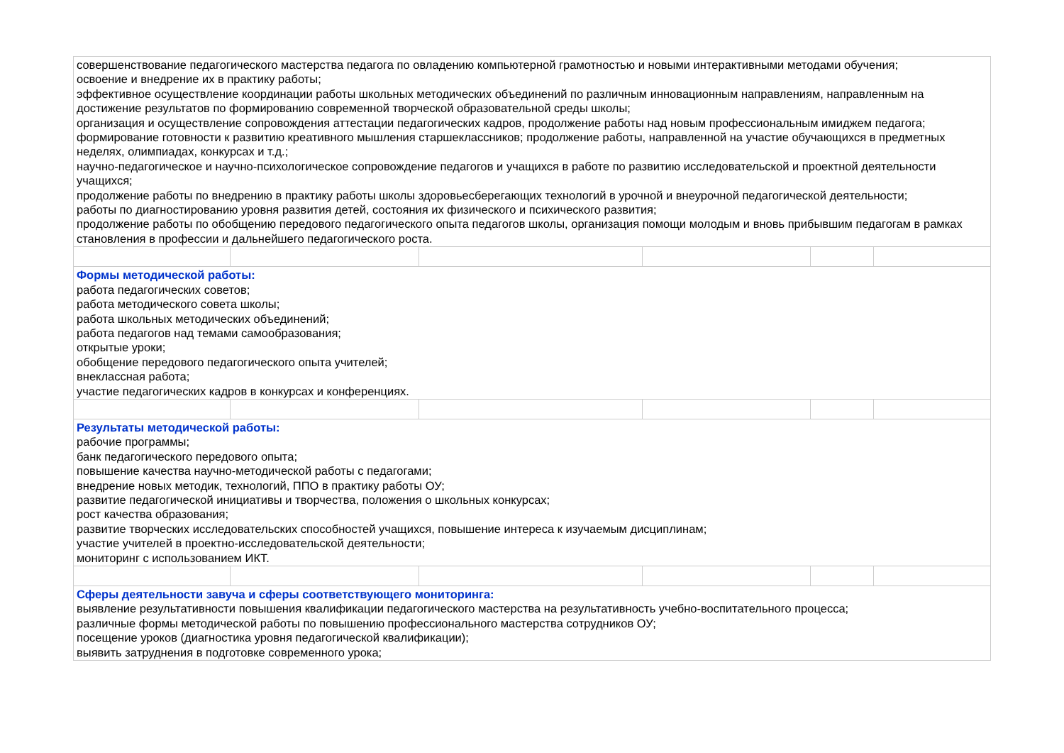| совершенствование педагогического мастерства педагога по овладению компьютерной грамотностью и новыми интерактивными методами обучения; освоение и внедрение их в практику работы; эффективное осуществление координации работы школьных методических объединений по различным инновационным направлениям, направленным на достижение результатов по формированию современной творческой образовательной среды школы; организация и осуществление сопровождения аттестации педагогических кадров, продолжение работы над новым профессиональным имиджем педагога; формирование готовности к развитию креативного мышления старшеклассников; продолжение работы, направленной на участие обучающихся в предметных неделях, олимпиадах, конкурсах и т.д.; научно-педагогическое и научно-психологическое сопровождение педагогов и учащихся в работе по развитию исследовательской и проектной деятельности учащихся; продолжение работы по внедрению в практику работы школы здоровьесберегающих технологий в урочной и внеурочной педагогической деятельности; работы по диагностированию уровня развития детей, состояния их физического и психического развития; продолжение работы по обобщению передового педагогического опыта педагогов школы, организация помощи молодым и вновь прибывшим педагогам в рамках становления в профессии и дальнейшего педагогического роста. | | | | | |
| Формы методической работы: работа педагогических советов; работа методического совета школы; работа школьных методических объединений; работа педагогов над темами самообразования; открытые уроки; обобщение передового педагогического опыта учителей; внеклассная работа; участие педагогических кадров в конкурсах и конференциях. | | | | | |
| Результаты методической работы: рабочие программы; банк педагогического передового опыта; повышение качества научно-методической работы с педагогами; внедрение новых методик, технологий, ППО в практику работы ОУ; развитие педагогической инициативы и творчества, положения о школьных конкурсах; рост качества образования; развитие творческих исследовательских способностей учащихся, повышение интереса к изучаемым дисциплинам; участие учителей в проектно-исследовательской деятельности; мониторинг с использованием ИКТ. | | | | | |
| Сферы деятельности завуча и сферы соответствующего мониторинга: выявление результативности повышения квалификации педагогического мастерства на результативность учебно-воспитательного процесса; различные формы методической работы по повышению профессионального мастерства сотрудников ОУ; посещение уроков (диагностика уровня педагогической квалификации); выявить затруднения в подготовке современного урока; | | | | | |